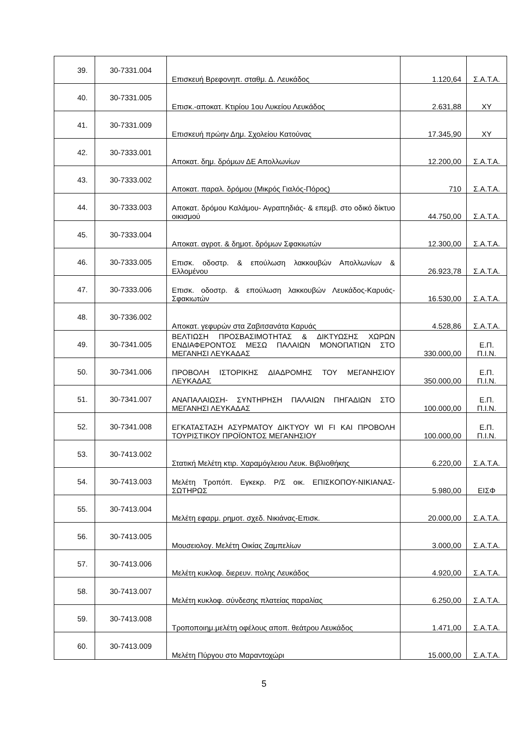| 39. | 30-7331.004 | Επισκευή Βρεφονηπ. σταθμ. Δ. Λευκάδος | 1.120,64 | Σ.Α.Τ.Α. |
| 40. | 30-7331.005 | Επισκ.-αποκατ. Κτιρίου 1ου Λυκείου Λευκάδος | 2.631,88 | ΧΥ |
| 41. | 30-7331.009 | Επισκευή πρώην Δημ. Σχολείου Κατούνας | 17.345,90 | ΧΥ |
| 42. | 30-7333.001 | Αποκατ. δημ. δρόμων ΔΕ Απολλωνίων | 12.200,00 | Σ.Α.Τ.Α. |
| 43. | 30-7333.002 | Αποκατ. παραλ. δρόμου (Μικρός Γιαλός-Πόρος) | 710 | Σ.Α.Τ.Α. |
| 44. | 30-7333.003 | Αποκατ. δρόμου Καλάμου- Αγραπηδιάς- & επεμβ. στο οδικό δίκτυο οικισμού | 44.750,00 | Σ.Α.Τ.Α. |
| 45. | 30-7333.004 | Αποκατ. αγροτ. & δημοτ. δρόμων Σφακιωτών | 12.300,00 | Σ.Α.Τ.Α. |
| 46. | 30-7333.005 | Επισκ. οδοστρ. & επούλωση λακκουβών Απολλωνίων & Ελλομένου | 26.923,78 | Σ.Α.Τ.Α. |
| 47. | 30-7333.006 | Επισκ. οδοστρ. & επούλωση λακκουβών Λευκάδος-Καρυάς- Σφακιωτών | 16.530,00 | Σ.Α.Τ.Α. |
| 48. | 30-7336.002 | Αποκατ. γεφυρών στα Ζαβιτσανάτα Καρυάς | 4.528,86 | Σ.Α.Τ.Α. |
| 49. | 30-7341.005 | ΒΕΛΤΙΩΣΗ ΠΡΟΣΒΑΣΙΜΟΤΗΤΑΣ & ΔΙΚΤΥΩΣΗΣ ΧΩΡΩΝ ΕΝΔΙΑΦΕΡΟΝΤΟΣ ΜΕΣΩ ΠΑΛΑΙΩΝ ΜΟΝΟΠΑΤΙΩΝ ΣΤΟ ΜΕΓΑΝΗΣΙ ΛΕΥΚΑΔΑΣ | 330.000,00 | Ε.Π. Π.Ι.Ν. |
| 50. | 30-7341.006 | ΠΡΟΒΟΛΗ ΙΣΤΟΡΙΚΗΣ ΔΙΑΔΡΟΜΗΣ ΤΟΥ ΜΕΓΑΝΗΣΙΟΥ ΛΕΥΚΑΔΑΣ | 350.000,00 | Ε.Π. Π.Ι.Ν. |
| 51. | 30-7341.007 | ΑΝΑΠΑΛΑΙΩΣΗ- ΣΥΝΤΗΡΗΣΗ ΠΑΛΑΙΩΝ ΠΗΓΑΔΙΩΝ ΣΤΟ ΜΕΓΑΝΗΣΙ ΛΕΥΚΑΔΑΣ | 100.000,00 | Ε.Π. Π.Ι.Ν. |
| 52. | 30-7341.008 | ΕΓΚΑΤΑΣΤΑΣΗ ΑΣΥΡΜΑΤΟΥ ΔΙΚΤΥΟΥ WI FI ΚΑΙ ΠΡΟΒΟΛΗ ΤΟΥΡΙΣΤΙΚΟΥ ΠΡΟΪΟΝΤΟΣ ΜΕΓΑΝΗΣΙΟΥ | 100.000,00 | Ε.Π. Π.Ι.Ν. |
| 53. | 30-7413.002 | Στατική Μελέτη κτιρ. Χαραμόγλειου Λευκ. Βιβλιοθήκης | 6.220,00 | Σ.Α.Τ.Α. |
| 54. | 30-7413.003 | Μελέτη Τροπόπ. Εγκεκρ. Ρ/Σ οικ. ΕΠΙΣΚΟΠΟΥ-ΝΙΚΙΑΝΑΣ-ΣΩΤΗΡΩΣ | 5.980,00 | ΕΙΣΦ |
| 55. | 30-7413.004 | Μελέτη εφαρμ. ρημοτ. σχεδ. Νικιάνας-Επισκ. | 20.000,00 | Σ.Α.Τ.Α. |
| 56. | 30-7413.005 | Μουσειολογ. Μελέτη Οικίας Ζαμπελίων | 3.000,00 | Σ.Α.Τ.Α. |
| 57. | 30-7413.006 | Μελέτη κυκλοφ. διερευν. πολης Λευκάδος | 4.920,00 | Σ.Α.Τ.Α. |
| 58. | 30-7413.007 | Μελέτη κυκλοφ. σύνδεσης πλατείας παραλίας | 6.250,00 | Σ.Α.Τ.Α. |
| 59. | 30-7413.008 | Τροποποιημ.μελέτη οφέλους αποπ. θεάτρου Λευκάδος | 1.471,00 | Σ.Α.Τ.Α. |
| 60. | 30-7413.009 | Μελέτη Πύργου στο Μαραντοχώρι | 15.000,00 | Σ.Α.Τ.Α. |
5